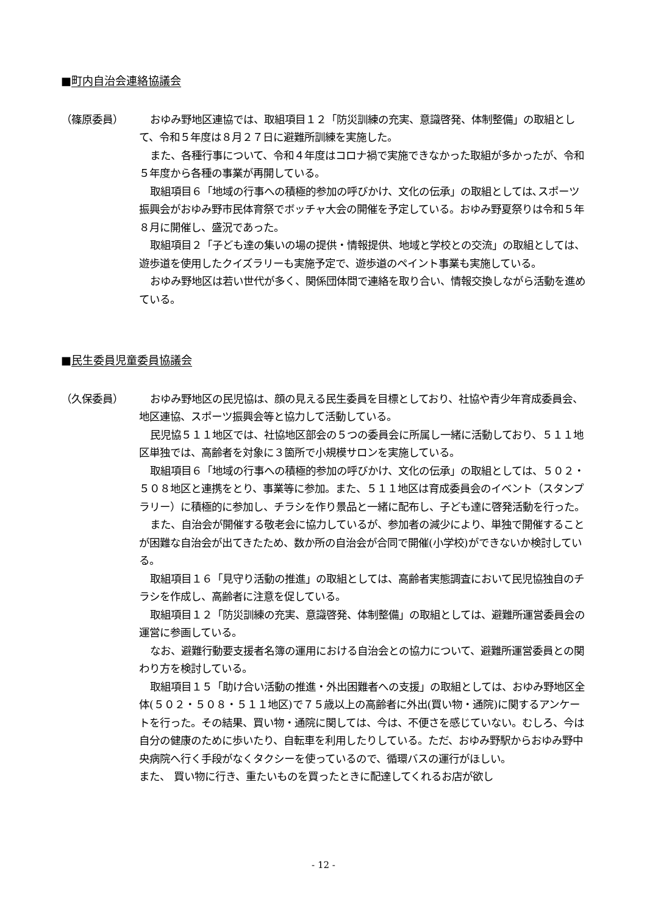■町内自治会連絡協議会
（篠原委員） おゆみ野地区連協では、取組項目１２「防災訓練の充実、意識啓発、体制整備」の取組として、令和５年度は８月２７日に避難所訓練を実施した。
また、各種行事について、令和４年度はコロナ禍で実施できなかった取組が多かったが、令和５年度から各種の事業が再開している。
取組項目６「地域の行事への積極的参加の呼びかけ、文化の伝承」の取組としては､スポーツ振興会がおゆみ野市民体育祭でボッチャ大会の開催を予定している。おゆみ野夏祭りは令和５年８月に開催し、盛況であった。
取組項目２「子ども達の集いの場の提供・情報提供、地域と学校との交流」の取組としては、遊歩道を使用したクイズラリーも実施予定で、遊歩道のペイント事業も実施している。
おゆみ野地区は若い世代が多く、関係団体間で連絡を取り合い、情報交換しながら活動を進めている。
■民生委員児童委員協議会
（久保委員） おゆみ野地区の民児協は、顔の見える民生委員を目標としており、社協や青少年育成委員会、地区連協、スポーツ振興会等と協力して活動している。
民児協５１１地区では、社協地区部会の５つの委員会に所属し一緒に活動しており、５１１地区単独では、高齢者を対象に３箇所で小規模サロンを実施している。
取組項目６「地域の行事への積極的参加の呼びかけ、文化の伝承」の取組としては、５０２・５０８地区と連携をとり、事業等に参加。また、５１１地区は育成委員会のイベント（スタンプラリー）に積極的に参加し、チラシを作り景品と一緒に配布し、子ども達に啓発活動を行った。
また、自治会が開催する敬老会に協力しているが、参加者の減少により、単独で開催することが困難な自治会が出てきたため、数か所の自治会が合同で開催(小学校)ができないか検討している。
取組項目１６「見守り活動の推進」の取組としては、高齢者実態調査において民児協独自のチラシを作成し、高齢者に注意を促している。
取組項目１２「防災訓練の充実、意識啓発、体制整備」の取組としては、避難所運営委員会の運営に参画している。
なお、避難行動要支援者名簿の運用における自治会との協力について、避難所運営委員との関わり方を検討している。
取組項目１５「助け合い活動の推進・外出困難者への支援」の取組としては、おゆみ野地区全体(５０２・５０８・５１１地区)で７５歳以上の高齢者に外出(買い物・通院)に関するアンケートを行った。その結果、買い物・通院に関しては、今は、不便さを感じていない。むしろ、今は自分の健康のために歩いたり、自転車を利用したりしている。ただ、おゆみ野駅からおゆみ野中央病院へ行く手段がなくタクシーを使っているので、循環バスの運行がほしい。
また、 買い物に行き、重たいものを買ったときに配達してくれるお店が欲し
- 12 -